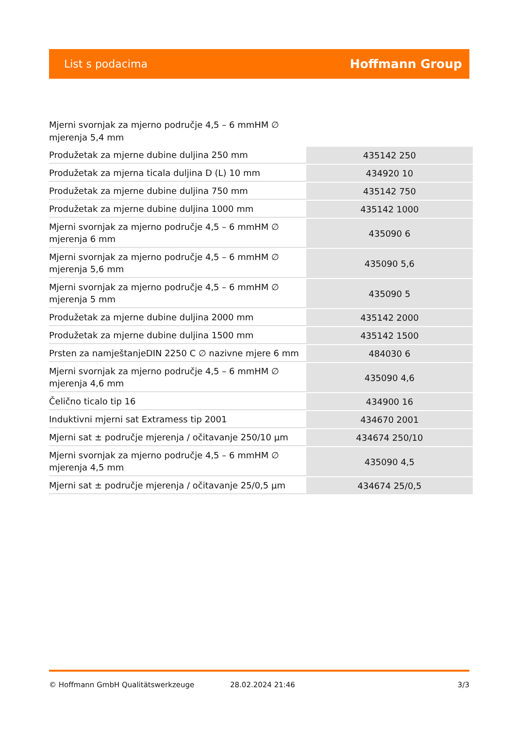List s podacima Hoffmann Group
Mjerni svornjak za mjerno područje 4,5 – 6 mmHM ∅ mjerenja 5,4 mm
| Produžetak za mjerne dubine duljina 250 mm | 435142 250 |
| Produžetak za mjerna ticala duljina D (L) 10 mm | 434920 10 |
| Produžetak za mjerne dubine duljina 750 mm | 435142 750 |
| Produžetak za mjerne dubine duljina 1000 mm | 435142 1000 |
| Mjerni svornjak za mjerno područje 4,5 – 6 mmHM ∅ mjerenja 6 mm | 435090 6 |
| Mjerni svornjak za mjerno područje 4,5 – 6 mmHM ∅ mjerenja 5,6 mm | 435090 5,6 |
| Mjerni svornjak za mjerno područje 4,5 – 6 mmHM ∅ mjerenja 5 mm | 435090 5 |
| Produžetak za mjerne dubine duljina 2000 mm | 435142 2000 |
| Produžetak za mjerne dubine duljina 1500 mm | 435142 1500 |
| Prsten za namještanjeDIN 2250 C ∅ nazivne mjere 6 mm | 484030 6 |
| Mjerni svornjak za mjerno područje 4,5 – 6 mmHM ∅ mjerenja 4,6 mm | 435090 4,6 |
| Čelično ticalo tip 16 | 434900 16 |
| Induktivni mjerni sat Extramess tip 2001 | 434670 2001 |
| Mjerni sat ± područje mjerenja / očitavanje 250/10 µm | 434674 250/10 |
| Mjerni svornjak za mjerno područje 4,5 – 6 mmHM ∅ mjerenja 4,5 mm | 435090 4,5 |
| Mjerni sat ± područje mjerenja / očitavanje 25/0,5 µm | 434674 25/0,5 |
© Hoffmann GmbH Qualitätswerkzeuge 28.02.2024 21:46 3/3